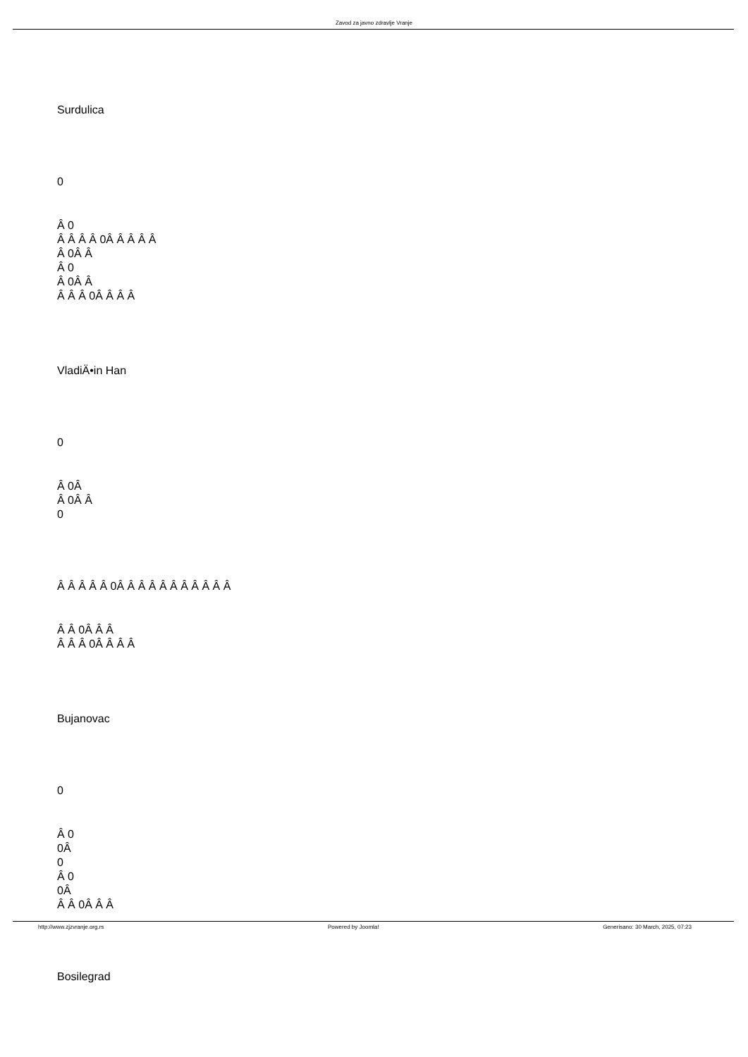Zavod za javno zdravlje Vranje
Surdulica
0
Â 0
Â Â Â Â 0Â Â Â Â Â
Â 0Â Â
Â 0
Â 0Â Â
Â Â Â 0Â Â Â Â
VladiÄ•in Han
0
Â 0Â
Â 0Â Â
0
Â Â Â Â Â 0Â Â Â Â Â Â Â Â Â Â Â
Â Â 0Â Â Â
Â Â Â 0Â Â Â Â
Bujanovac
0
Â 0
0Â
0
Â 0
0Â
Â Â 0Â Â Â
Bosilegrad
http://www.zjzvranje.org.rs Powered by Joomla! Generisano: 30 March, 2025, 07:23